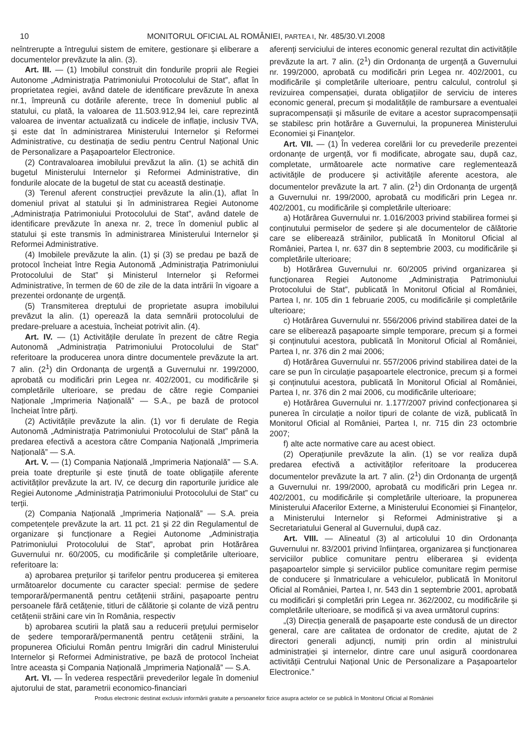10 MONITORUL OFICIAL AL ROMÂNIEI, PARTEA I, Nr. 485/30.VI.2008
neîntrerupte a întregului sistem de emitere, gestionare și eliberare a documentelor prevăzute la alin. (3).
Art. III. — (1) Imobilul construit din fondurile proprii ale Regiei Autonome „Administrația Patrimoniului Protocolului de Stat”, aflat în proprietatea regiei, având datele de identificare prevăzute în anexa nr.1, împreună cu dotările aferente, trece în domeniul public al statului, cu plată, la valoarea de 11.503.912,94 lei, care reprezintă valoarea de inventar actualizată cu indicele de inflație, inclusiv TVA, și este dat în administrarea Ministerului Internelor și Reformei Administrative, cu destinația de sediu pentru Centrul Național Unic de Personalizare a Pașapoartelor Electronice.
(2) Contravaloarea imobilului prevăzut la alin. (1) se achită din bugetul Ministerului Internelor și Reformei Administrative, din fondurile alocate de la bugetul de stat cu această destinație.
(3) Terenul aferent construcției prevăzute la alin.(1), aflat în domeniul privat al statului și în administrarea Regiei Autonome „Administrația Patrimoniului Protocolului de Stat”, având datele de identificare prevăzute în anexa nr. 2, trece în domeniul public al statului și este transmis în administrarea Ministerului Internelor și Reformei Administrative.
(4) Imobilele prevăzute la alin. (1) și (3) se predau pe bază de protocol încheiat între Regia Autonomă „Administrația Patrimoniului Protocolului de Stat” și Ministerul Internelor și Reformei Administrative, în termen de 60 de zile de la data intrării în vigoare a prezentei ordonanțe de urgență.
(5) Transmiterea dreptului de proprietate asupra imobilului prevăzut la alin. (1) operează la data semnării protocolului de predare-preluare a acestuia, încheiat potrivit alin. (4).
Art. IV. — (1) Activitățile derulate în prezent de către Regia Autonomă „Administrația Patrimoniului Protocolului de Stat” referitoare la producerea unora dintre documentele prevăzute la art. 7 alin. (2<sup>1</sup>) din Ordonanța de urgență a Guvernului nr. 199/2000, aprobată cu modificări prin Legea nr. 402/2001, cu modificările și completările ulterioare, se predau de către regie Companiei Naționale „Imprimeria Națională” — S.A., pe bază de protocol încheiat între părți.
(2) Activitățile prevăzute la alin. (1) vor fi derulate de Regia Autonomă „Administrația Patrimoniului Protocolului de Stat” până la predarea efectivă a acestora către Compania Națională „Imprimeria Națională” — S.A.
Art. V. — (1) Compania Națională „Imprimeria Națională” — S.A. preia toate drepturile și este ținută de toate obligațiile aferente activităților prevăzute la art. IV, ce decurg din raporturile juridice ale Regiei Autonome „Administrația Patrimoniului Protocolului de Stat” cu terții.
(2) Compania Națională „Imprimeria Națională” — S.A. preia competențele prevăzute la art. 11 pct. 21 și 22 din Regulamentul de organizare și funcționare a Regiei Autonome „Administrația Patrimoniului Protocolului de Stat”, aprobat prin Hotărârea Guvernului nr. 60/2005, cu modificările și completările ulterioare, referitoare la:
a) aprobarea prețurilor și tarifelor pentru producerea și emiterea următoarelor documente cu caracter special: permise de ședere temporară/permanentă pentru cetățenii străini, pașapoarte pentru persoanele fără cetățenie, titluri de călătorie și colante de viză pentru cetățenii străini care vin în România, respectiv
b) aprobarea scutirii la plată sau a reducerii prețului permiselor de ședere temporară/permanentă pentru cetățenii străini, la propunerea Oficiului Român pentru Imigrări din cadrul Ministerului Internelor și Reformei Administrative, pe bază de protocol încheiat între aceasta și Compania Națională „Imprimeria Națională” — S.A.
Art. VI. — În vederea respectării prevederilor legale în domeniul ajutorului de stat, parametrii economico-financiari
aferenți serviciului de interes economic general rezultat din activitățile prevăzute la art. 7 alin. (2<sup>1</sup>) din Ordonanța de urgență a Guvernului nr. 199/2000, aprobată cu modificări prin Legea nr. 402/2001, cu modificările și completările ulterioare, pentru calculul, controlul și revizuirea compensației, durata obligațiilor de serviciu de interes economic general, precum și modalitățile de rambursare a eventualei supracompensații și măsurile de evitare a acestor supracompensații se stabilesc prin hotărâre a Guvernului, la propunerea Ministerului Economiei și Finanțelor.
Art. VII. — (1) În vederea corelării lor cu prevederile prezentei ordonanțe de urgență, vor fi modificate, abrogate sau, după caz, completate, următoarele acte normative care reglementează activitățile de producere și activitățile aferente acestora, ale documentelor prevăzute la art. 7 alin. (2<sup>1</sup>) din Ordonanța de urgență a Guvernului nr. 199/2000, aprobată cu modificări prin Legea nr. 402/2001, cu modificările și completările ulterioare:
a) Hotărârea Guvernului nr. 1.016/2003 privind stabilirea formei și conținutului permiselor de ședere și ale documentelor de călătorie care se eliberează străinilor, publicată în Monitorul Oficial al României, Partea I, nr. 637 din 8 septembrie 2003, cu modificările și completările ulterioare;
b) Hotărârea Guvernului nr. 60/2005 privind organizarea și funcționarea Regiei Autonome „Administrația Patrimoniului Protocolului de Stat”, publicată în Monitorul Oficial al României, Partea I, nr. 105 din 1 februarie 2005, cu modificările și completările ulterioare;
c) Hotărârea Guvernului nr. 556/2006 privind stabilirea datei de la care se eliberează pașapoarte simple temporare, precum și a formei și conținutului acestora, publicată în Monitorul Oficial al României, Partea I, nr. 376 din 2 mai 2006;
d) Hotărârea Guvernului nr. 557/2006 privind stabilirea datei de la care se pun în circulație pașapoartele electronice, precum și a formei și conținutului acestora, publicată în Monitorul Oficial al României, Partea I, nr. 376 din 2 mai 2006, cu modificările ulterioare;
e) Hotărârea Guvernului nr. 1.177/2007 privind confecționarea și punerea în circulație a noilor tipuri de colante de viză, publicată în Monitorul Oficial al României, Partea I, nr. 715 din 23 octombrie 2007;
f) alte acte normative care au acest obiect.
(2) Operațiunile prevăzute la alin. (1) se vor realiza după predarea efectivă a activităților referitoare la producerea documentelor prevăzute la art. 7 alin. (2<sup>1</sup>) din Ordonanța de urgență a Guvernului nr. 199/2000, aprobată cu modificări prin Legea nr. 402/2001, cu modificările și completările ulterioare, la propunerea Ministerului Afacerilor Externe, a Ministerului Economiei și Finanțelor, a Ministerului Internelor și Reformei Administrative și a Secretariatului General al Guvernului, după caz.
Art. VIII. — Alineatul (3) al articolului 10 din Ordonanța Guvernului nr. 83/2001 privind înființarea, organizarea și funcționarea serviciilor publice comunitare pentru eliberarea și evidența pașapoartelor simple și serviciilor publice comunitare regim permise de conducere și înmatriculare a vehiculelor, publicată în Monitorul Oficial al României, Partea I, nr. 543 din 1 septembrie 2001, aprobată cu modificări și completări prin Legea nr. 362/2002, cu modificările și completările ulterioare, se modifică și va avea următorul cuprins:
„(3) Direcția generală de pașapoarte este condusă de un director general, care are calitatea de ordonator de credite, ajutat de 2 directori generali adjuncți, numiți prin ordin al ministrului administrației și internelor, dintre care unul asigură coordonarea activității Centrului Național Unic de Personalizare a Pașapoartelor Electronice.”
Produs electronic destinat exclusiv informării gratuite a persoanelor fizice asupra actelor ce se publică în Monitorul Oficial al României